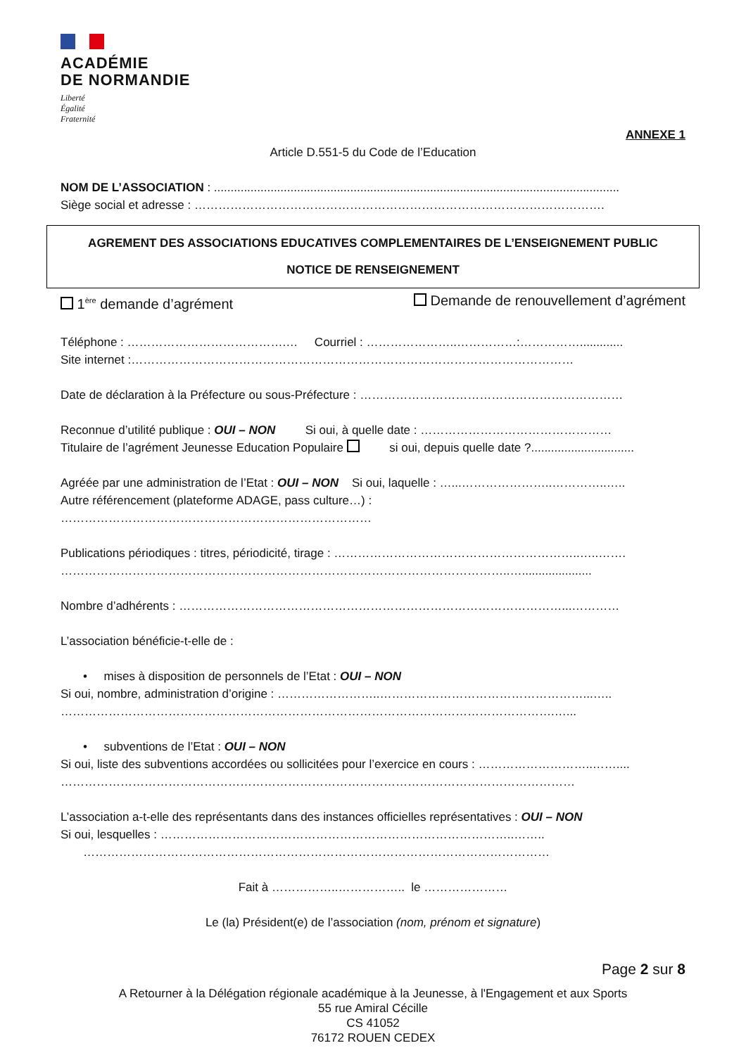ACADÉMIE
DE NORMANDIE
Liberté
Égalité
Fraternité
ANNEXE 1
Article D.551-5 du Code de l’Education
NOM DE L’ASSOCIATION : ..........................................................................................................................
Siège social et adresse : ………………………………………………………………………………………….
AGREMENT DES ASSOCIATIONS EDUCATIVES COMPLEMENTAIRES DE L’ENSEIGNEMENT PUBLIC
NOTICE DE RENSEIGNEMENT
1<sup>ère</sup> demande d’agrément Demande de renouvellement d’agrément
Téléphone : ………………………………….… Courriel : …………………..……………:…………….............
Site internet :…………………………………………………………………………………………………
Date de déclaration à la Préfecture ou sous-Préfecture : …………………………………………………………
Reconnue d’utilité publique : OUI – NON Si oui, à quelle date : …………………………………………
Titulaire de l’agrément Jeunesse Education Populaire si oui, depuis quelle date ?...............................
Agréée par une administration de l’Etat : OUI – NON Si oui, laquelle : …...…………………..…………..…..
Autre référencement (plateforme ADAGE, pass culture…) :
……………………………………………………………………
Publications périodiques : titres, périodicité, tirage : ……………………………………………………..…..…….
…………………………………………………………………………………………………..….....................
Nombre d’adhérents : ……………………………………………………………………………………...…………
L’association bénéficie-t-elle de :
• mises à disposition de personnels de l’Etat : OUI – NON
Si oui, nombre, administration d’origine : ……………………..……………………………………………...…..
…………………………………………………………………………………………………………….…...
• subventions de l’Etat : OUI – NON
Si oui, liste des subventions accordées ou sollicitées pour l’exercice en cours : ………………………..……....
…………………………………………………………………………………………………………………
L’association a-t-elle des représentants dans des instances officielles représentatives : OUI – NON
Si oui, lesquelles : ……………………………………………………………………………..……..
………………………………………………………………………………………………………
Fait à ……………..…………….. le …………………
Le (la) Président(e) de l’association (nom, prénom et signature)
Page 2 sur 8
A Retourner à la Délégation régionale académique à la Jeunesse, à l'Engagement et aux Sports
55 rue Amiral Cécille
CS 41052
76172 ROUEN CEDEX